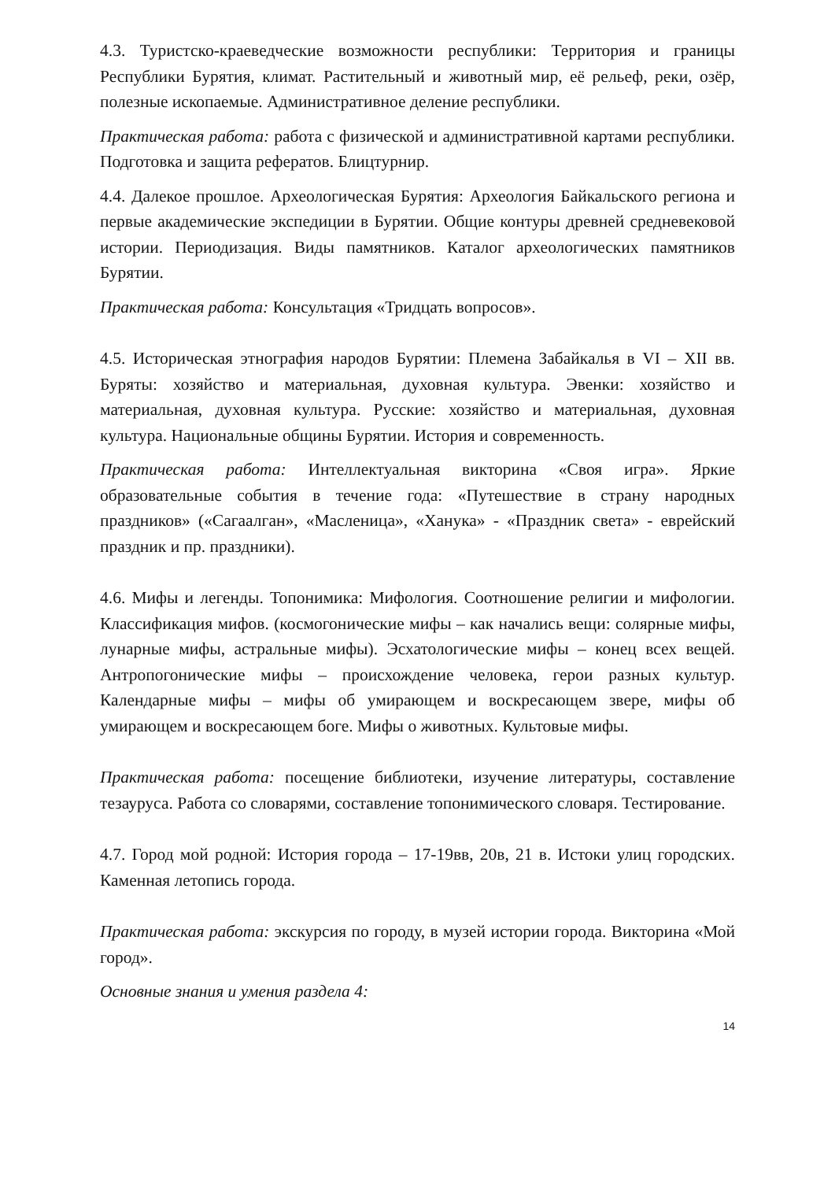4.3. Туристско-краеведческие возможности республики: Территория и границы Республики Бурятия, климат. Растительный и животный мир, её рельеф, реки, озёр, полезные ископаемые. Административное деление республики.
Практическая работа: работа с физической и административной картами республики. Подготовка и защита рефератов. Блицтурнир.
4.4. Далекое прошлое. Археологическая Бурятия: Археология Байкальского региона и первые академические экспедиции в Бурятии. Общие контуры древней средневековой истории. Периодизация. Виды памятников. Каталог археологических памятников Бурятии.
Практическая работа: Консультация «Тридцать вопросов».
4.5. Историческая этнография народов Бурятии: Племена Забайкалья в VI – XII вв. Буряты: хозяйство и материальная, духовная культура. Эвенки: хозяйство и материальная, духовная культура. Русские: хозяйство и материальная, духовная культура. Национальные общины Бурятии. История и современность.
Практическая работа: Интеллектуальная викторина «Своя игра». Яркие образовательные события в течение года: «Путешествие в страну народных праздников» («Сагаалган», «Масленица», «Ханука» - «Праздник света» - еврейский праздник и пр. праздники).
4.6. Мифы и легенды. Топонимика: Мифология. Соотношение религии и мифологии. Классификация мифов. (космогонические мифы – как начались вещи: солярные мифы, лунарные мифы, астральные мифы). Эсхатологические мифы – конец всех вещей. Антропогонические мифы – происхождение человека, герои разных культур. Календарные мифы – мифы об умирающем и воскресающем звере, мифы об умирающем и воскресающем боге. Мифы о животных. Культовые мифы.
Практическая работа: посещение библиотеки, изучение литературы, составление тезауруса. Работа со словарями, составление топонимического словаря. Тестирование.
4.7. Город мой родной: История города – 17-19вв, 20в, 21 в. Истоки улиц городских. Каменная летопись города.
Практическая работа: экскурсия по городу, в музей истории города. Викторина «Мой город».
Основные знания и умения раздела 4:
14